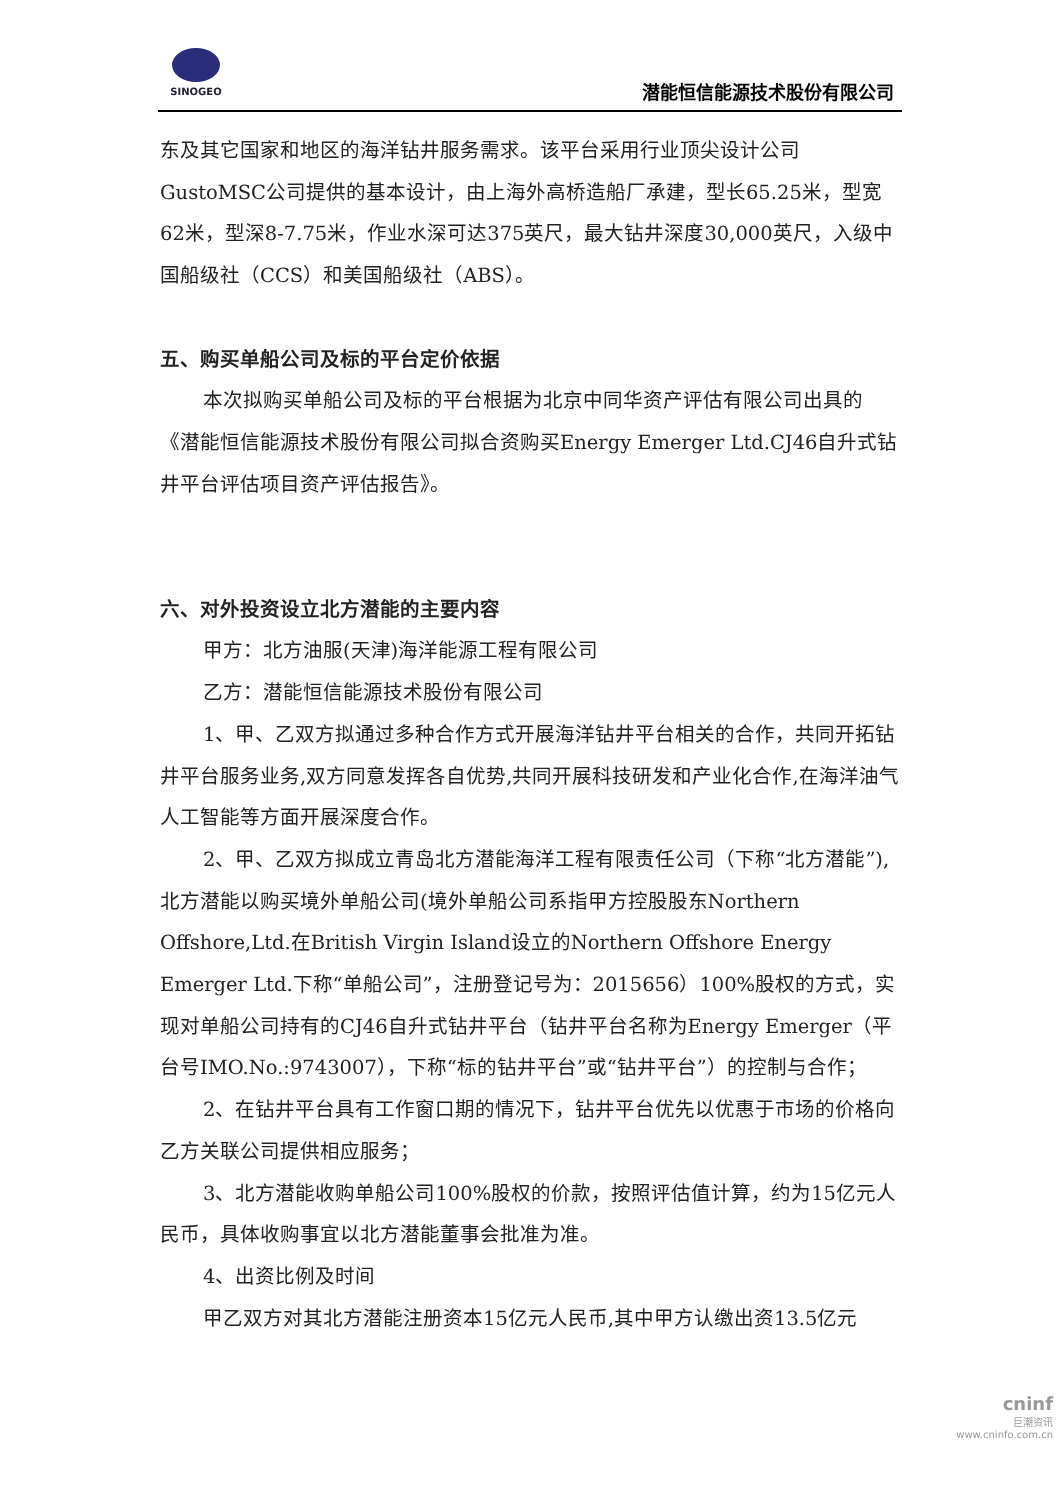SINOGEO
潜能恒信能源技术股份有限公司
东及其它国家和地区的海洋钻井服务需求。该平台采用行业顶尖设计公司GustoMSC公司提供的基本设计，由上海外高桥造船厂承建，型长65.25米，型宽62米，型深8-7.75米，作业水深可达375英尺，最大钻井深度30,000英尺，入级中国船级社（CCS）和美国船级社（ABS）。
五、购买单船公司及标的平台定价依据
本次拟购买单船公司及标的平台根据为北京中同华资产评估有限公司出具的《潜能恒信能源技术股份有限公司拟合资购买Energy Emerger Ltd.CJ46自升式钻井平台评估项目资产评估报告》。
六、对外投资设立北方潜能的主要内容
甲方：北方油服(天津)海洋能源工程有限公司
乙方：潜能恒信能源技术股份有限公司
1、甲、乙双方拟通过多种合作方式开展海洋钻井平台相关的合作，共同开拓钻井平台服务业务,双方同意发挥各自优势,共同开展科技研发和产业化合作,在海洋油气人工智能等方面开展深度合作。
2、甲、乙双方拟成立青岛北方潜能海洋工程有限责任公司（下称“北方潜能”),北方潜能以购买境外单船公司(境外单船公司系指甲方控股股东Northern Offshore,Ltd.在British Virgin Island设立的Northern Offshore Energy Emerger Ltd.下称“单船公司”，注册登记号为：2015656）100%股权的方式，实现对单船公司持有的CJ46自升式钻井平台（钻井平台名称为Energy Emerger（平台号IMO.No.:9743007），下称“标的钻井平台”或“钻井平台”）的控制与合作；
2、在钻井平台具有工作窗口期的情况下，钻井平台优先以优惠于市场的价格向乙方关联公司提供相应服务；
3、北方潜能收购单船公司100%股权的价款，按照评估值计算，约为15亿元人民币，具体收购事宜以北方潜能董事会批准为准。
4、出资比例及时间
甲乙双方对其北方潜能注册资本15亿元人民币,其中甲方认缴出资13.5亿元
cninf
巨潮资讯
www.cninfo.com.cn